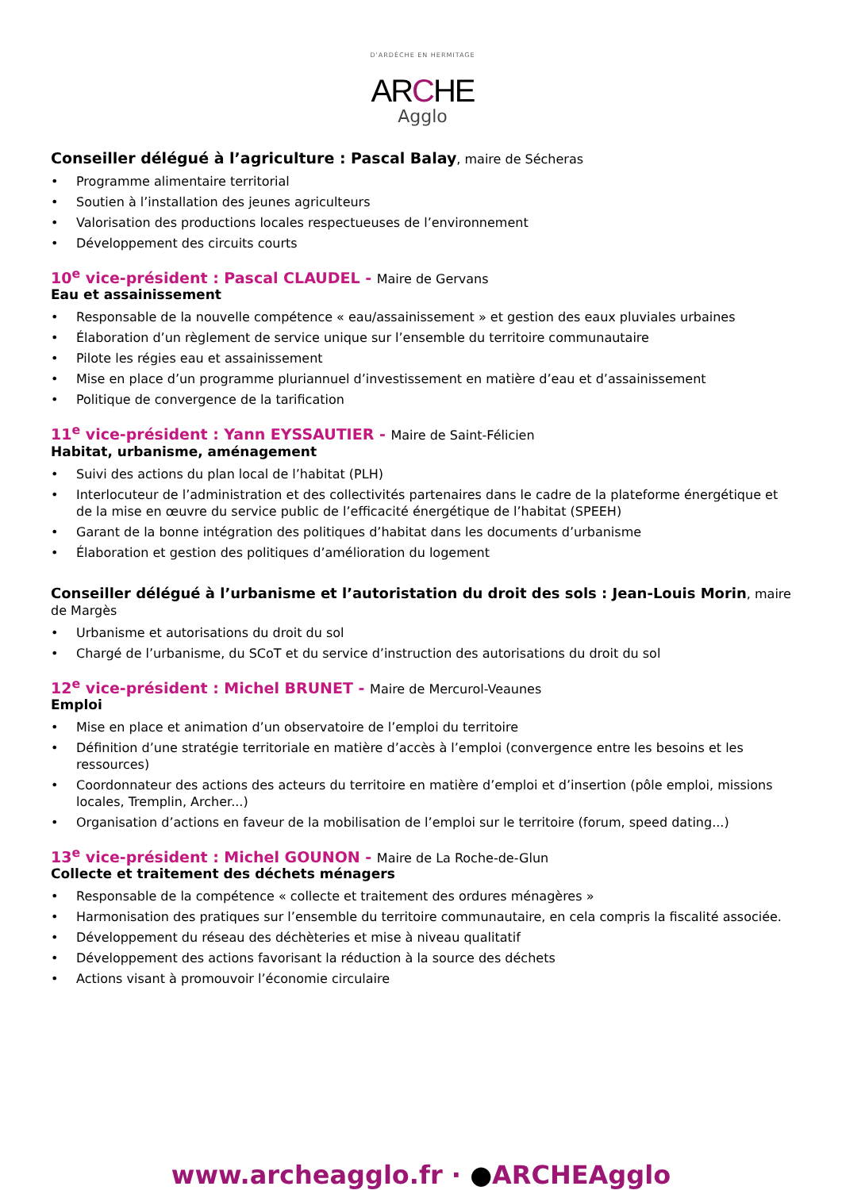D'ARDÈCHE EN HERMITAGE
ARCHE
Agglo
Conseiller délégué à l’agriculture : Pascal Balay, maire de Sécheras
• Programme alimentaire territorial
• Soutien à l’installation des jeunes agriculteurs
• Valorisation des productions locales respectueuses de l’environnement
• Développement des circuits courts
10<sup>e</sup> vice-président : Pascal CLAUDEL - Maire de Gervans
Eau et assainissement
• Responsable de la nouvelle compétence « eau/assainissement » et gestion des eaux pluviales urbaines
• Élaboration d’un règlement de service unique sur l’ensemble du territoire communautaire
• Pilote les régies eau et assainissement
• Mise en place d’un programme pluriannuel d’investissement en matière d’eau et d’assainissement
• Politique de convergence de la tarification
11<sup>e</sup> vice-président : Yann EYSSAUTIER - Maire de Saint-Félicien
Habitat, urbanisme, aménagement
• Suivi des actions du plan local de l’habitat (PLH)
• Interlocuteur de l’administration et des collectivités partenaires dans le cadre de la plateforme énergétique et de la mise en œuvre du service public de l’efficacité énergétique de l’habitat (SPEEH)
• Garant de la bonne intégration des politiques d’habitat dans les documents d’urbanisme
• Élaboration et gestion des politiques d’amélioration du logement
Conseiller délégué à l’urbanisme et l’autoristation du droit des sols : Jean-Louis Morin, maire de Margès
• Urbanisme et autorisations du droit du sol
• Chargé de l’urbanisme, du SCoT et du service d’instruction des autorisations du droit du sol
12<sup>e</sup> vice-président : Michel BRUNET - Maire de Mercurol-Veaunes
Emploi
• Mise en place et animation d’un observatoire de l’emploi du territoire
• Définition d’une stratégie territoriale en matière d’accès à l’emploi (convergence entre les besoins et les ressources)
• Coordonnateur des actions des acteurs du territoire en matière d’emploi et d’insertion (pôle emploi, missions locales, Tremplin, Archer...)
• Organisation d’actions en faveur de la mobilisation de l’emploi sur le territoire (forum, speed dating...)
13<sup>e</sup> vice-président : Michel GOUNON - Maire de La Roche-de-Glun
Collecte et traitement des déchets ménagers
• Responsable de la compétence « collecte et traitement des ordures ménagères »
• Harmonisation des pratiques sur l’ensemble du territoire communautaire, en cela compris la fiscalité associée.
• Développement du réseau des déchèteries et mise à niveau qualitatif
• Développement des actions favorisant la réduction à la source des déchets
• Actions visant à promouvoir l’économie circulaire
www.archeagglo.fr · ●ARCHEAgglo